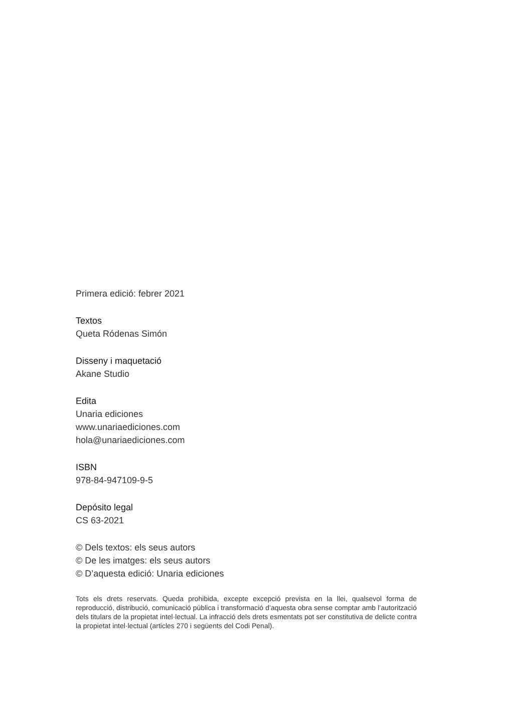Primera edició: febrer 2021
Textos
Queta Ródenas Simón
Disseny i maquetació
Akane Studio
Edita
Unaria ediciones
www.unariaediciones.com
hola@unariaediciones.com
ISBN
978-84-947109-9-5
Depósito legal
CS 63-2021
© Dels textos: els seus autors
© De les imatges: els seus autors
© D’aquesta edició: Unaria ediciones
Tots els drets reservats. Queda prohibida, excepte excepció prevista en la llei, qualsevol forma de reproducció, distribució, comunicació pública i transformació d’aquesta obra sense comptar amb l’autorització dels titulars de la propietat intel·lectual. La infracció dels drets esmentats pot ser constitutiva de delicte contra la propietat intel·lectual (articles 270 i següents del Codi Penal).